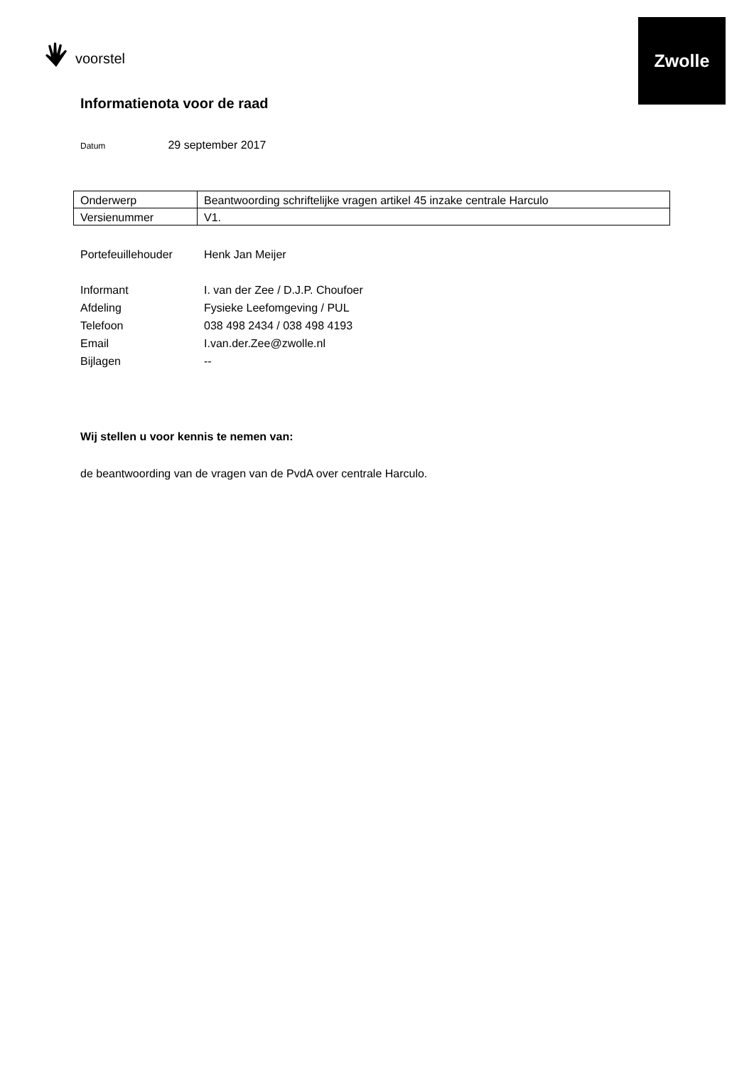Zwolle
voorstel
Informatienota voor de raad
Datum 29 september 2017
| Onderwerp | Beantwoording schriftelijke vragen artikel 45 inzake centrale Harculo |
| Versienummer | V1. |
| Portefeuillehouder | Henk Jan Meijer |
| Informant | I. van der Zee / D.J.P. Choufoer |
| Afdeling | Fysieke Leefomgeving / PUL |
| Telefoon | 038 498 2434 / 038 498 4193 |
| Email | I.van.der.Zee@zwolle.nl |
| Bijlagen | -- |
Wij stellen u voor kennis te nemen van:
de beantwoording van de vragen van de PvdA over centrale Harculo.